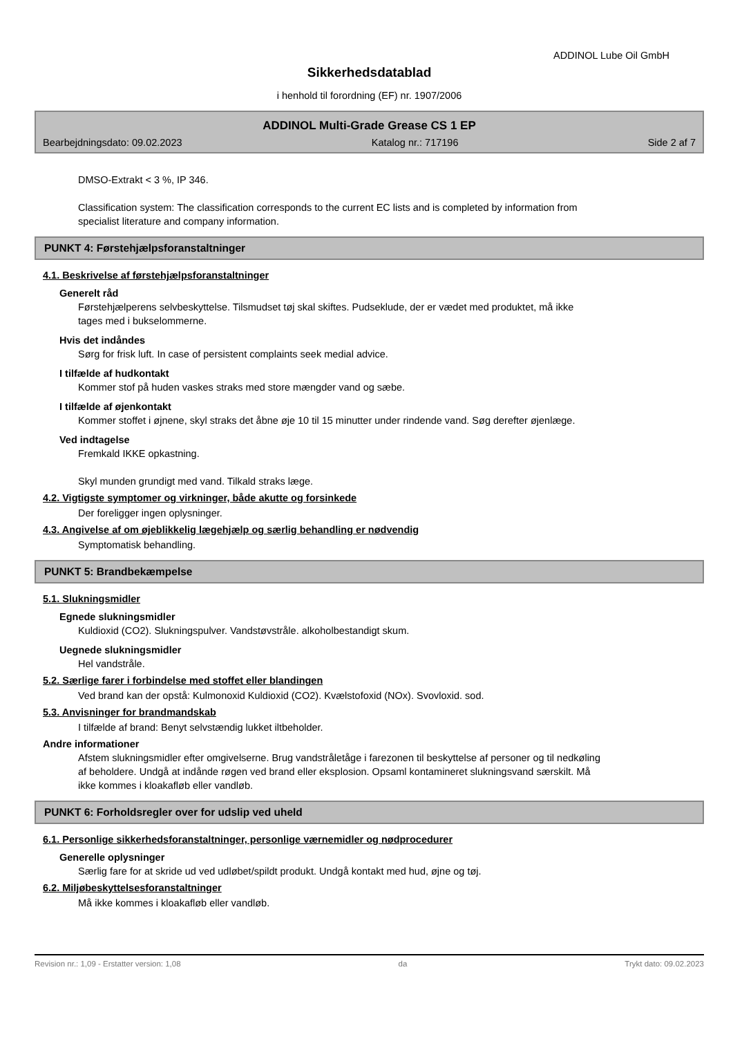ADDINOL Lube Oil GmbH
Sikkerhedsdatablad
i henhold til forordning (EF) nr. 1907/2006
ADDINOL Multi-Grade Grease CS 1 EP
Bearbejdningsdato: 09.02.2023 Katalog nr.: 717196 Side 2 af 7
DMSO-Extrakt < 3 %, IP 346.
Classification system: The classification corresponds to the current EC lists and is completed by information from specialist literature and company information.
PUNKT 4: Førstehjælpsforanstaltninger
4.1. Beskrivelse af førstehjælpsforanstaltninger
Generelt råd
Førstehjælperens selvbeskyttelse. Tilsmudset tøj skal skiftes. Pudseklude, der er vædet med produktet, må ikke tages med i bukselommerne.
Hvis det indåndes
Sørg for frisk luft. In case of persistent complaints seek medial advice.
I tilfælde af hudkontakt
Kommer stof på huden vaskes straks med store mængder vand og sæbe.
I tilfælde af øjenkontakt
Kommer stoffet i øjnene, skyl straks det åbne øje 10 til 15 minutter under rindende vand. Søg derefter øjenlæge.
Ved indtagelse
Fremkald IKKE opkastning.
Skyl munden grundigt med vand. Tilkald straks læge.
4.2. Vigtigste symptomer og virkninger, både akutte og forsinkede
Der foreligger ingen oplysninger.
4.3. Angivelse af om øjeblikkelig lægehjælp og særlig behandling er nødvendig
Symptomatisk behandling.
PUNKT 5: Brandbekæmpelse
5.1. Slukningsmidler
Egnede slukningsmidler
Kuldioxid (CO2). Slukningspulver. Vandstøvstråle. alkoholbestandigt skum.
Uegnede slukningsmidler
Hel vandstråle.
5.2. Særlige farer i forbindelse med stoffet eller blandingen
Ved brand kan der opstå: Kulmonoxid Kuldioxid (CO2). Kvælstofoxid (NOx). Svovloxid. sod.
5.3. Anvisninger for brandmandskab
I tilfælde af brand: Benyt selvstændig lukket iltbeholder.
Andre informationer
Afstem slukningsmidler efter omgivelserne. Brug vandstråletåge i farezonen til beskyttelse af personer og til nedkøling af beholdere. Undgå at indånde røgen ved brand eller eksplosion. Opsaml kontamineret slukningsvand særskilt. Må ikke kommes i kloakafløb eller vandløb.
PUNKT 6: Forholdsregler over for udslip ved uheld
6.1. Personlige sikkerhedsforanstaltninger, personlige værnemidler og nødprocedurer
Generelle oplysninger
Særlig fare for at skride ud ved udløbet/spildt produkt. Undgå kontakt med hud, øjne og tøj.
6.2. Miljøbeskyttelsesforanstaltninger
Må ikke kommes i kloakafløb eller vandløb.
Revision nr.: 1,09 - Erstatter version: 1,08 da Trykt dato: 09.02.2023